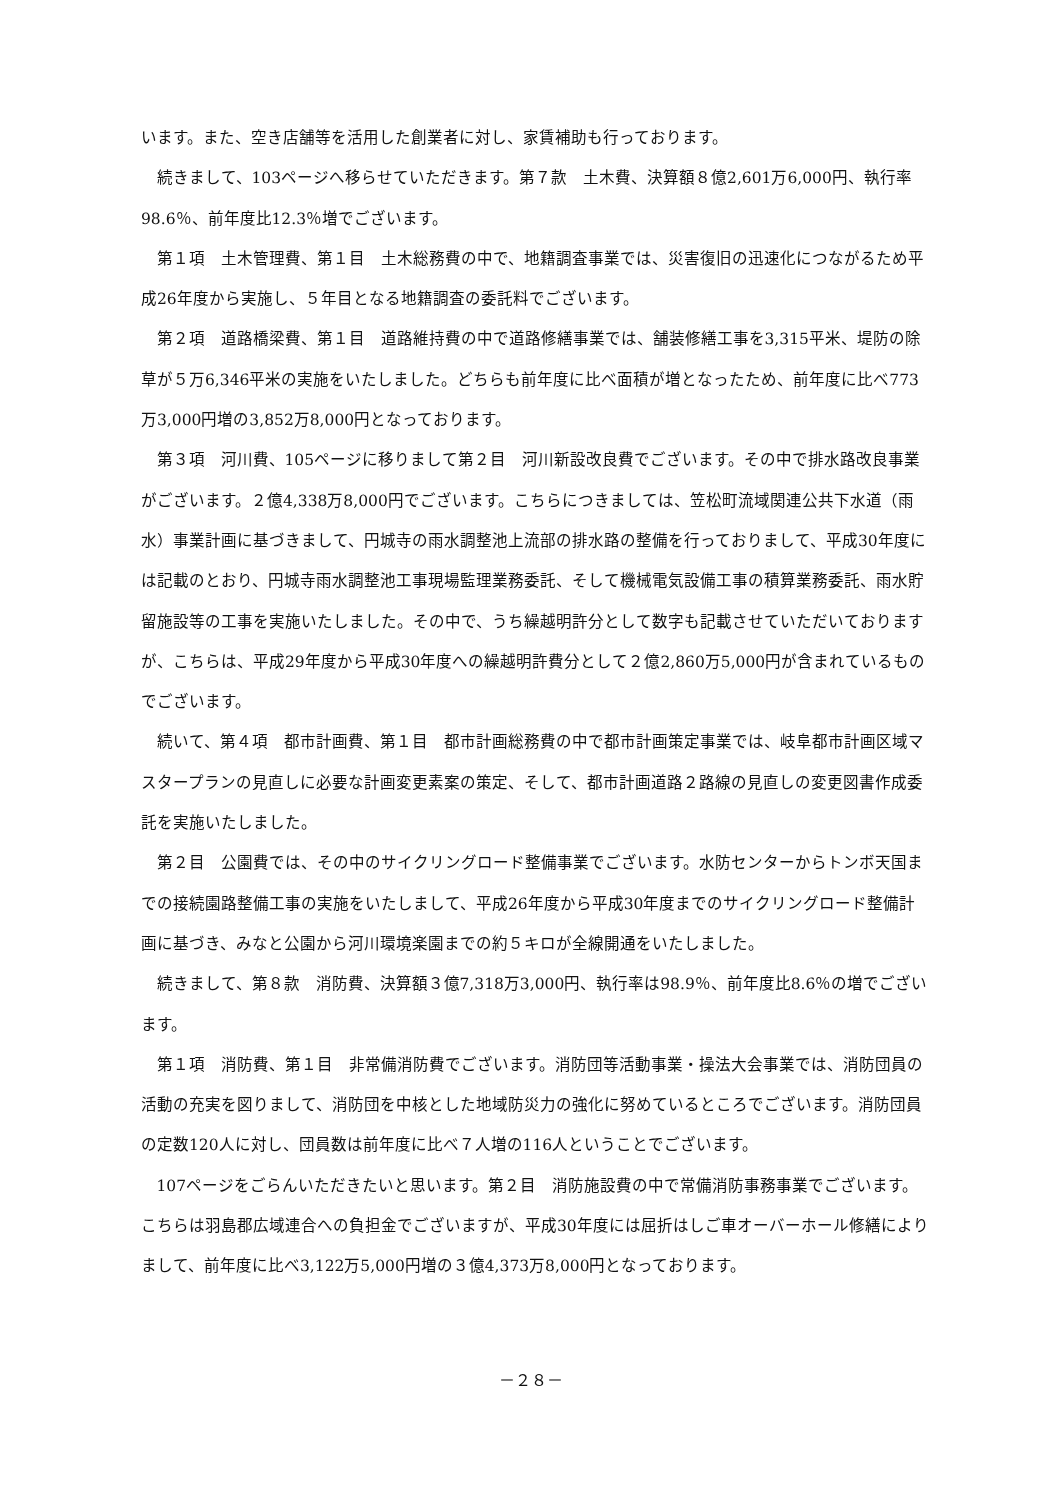います。また、空き店舗等を活用した創業者に対し、家賃補助も行っております。
続きまして、103ページへ移らせていただきます。第７款　土木費、決算額８億2,601万6,000円、執行率98.6％、前年度比12.3％増でございます。
第１項　土木管理費、第１目　土木総務費の中で、地籍調査事業では、災害復旧の迅速化につながるため平成26年度から実施し、５年目となる地籍調査の委託料でございます。
第２項　道路橋梁費、第１目　道路維持費の中で道路修繕事業では、舗装修繕工事を3,315平米、堤防の除草が５万6,346平米の実施をいたしました。どちらも前年度に比べ面積が増となったため、前年度に比べ773万3,000円増の3,852万8,000円となっております。
第３項　河川費、105ページに移りまして第２目　河川新設改良費でございます。その中で排水路改良事業がございます。２億4,338万8,000円でございます。こちらにつきましては、笠松町流域関連公共下水道（雨水）事業計画に基づきまして、円城寺の雨水調整池上流部の排水路の整備を行っておりまして、平成30年度には記載のとおり、円城寺雨水調整池工事現場監理業務委託、そして機械電気設備工事の積算業務委託、雨水貯留施設等の工事を実施いたしました。その中で、うち繰越明許分として数字も記載させていただいておりますが、こちらは、平成29年度から平成30年度への繰越明許費分として２億2,860万5,000円が含まれているものでございます。
続いて、第４項　都市計画費、第１目　都市計画総務費の中で都市計画策定事業では、岐阜都市計画区域マスタープランの見直しに必要な計画変更素案の策定、そして、都市計画道路２路線の見直しの変更図書作成委託を実施いたしました。
第２目　公園費では、その中のサイクリングロード整備事業でございます。水防センターからトンボ天国までの接続園路整備工事の実施をいたしまして、平成26年度から平成30年度までのサイクリングロード整備計画に基づき、みなと公園から河川環境楽園までの約５キロが全線開通をいたしました。
続きまして、第８款　消防費、決算額３億7,318万3,000円、執行率は98.9％、前年度比8.6％の増でございます。
第１項　消防費、第１目　非常備消防費でございます。消防団等活動事業・操法大会事業では、消防団員の活動の充実を図りまして、消防団を中核とした地域防災力の強化に努めているところでございます。消防団員の定数120人に対し、団員数は前年度に比べ７人増の116人ということでございます。
107ページをごらんいただきたいと思います。第２目　消防施設費の中で常備消防事務事業でございます。こちらは羽島郡広域連合への負担金でございますが、平成30年度には屈折はしご車オーバーホール修繕によりまして、前年度に比べ3,122万5,000円増の３億4,373万8,000円となっております。
－２８－